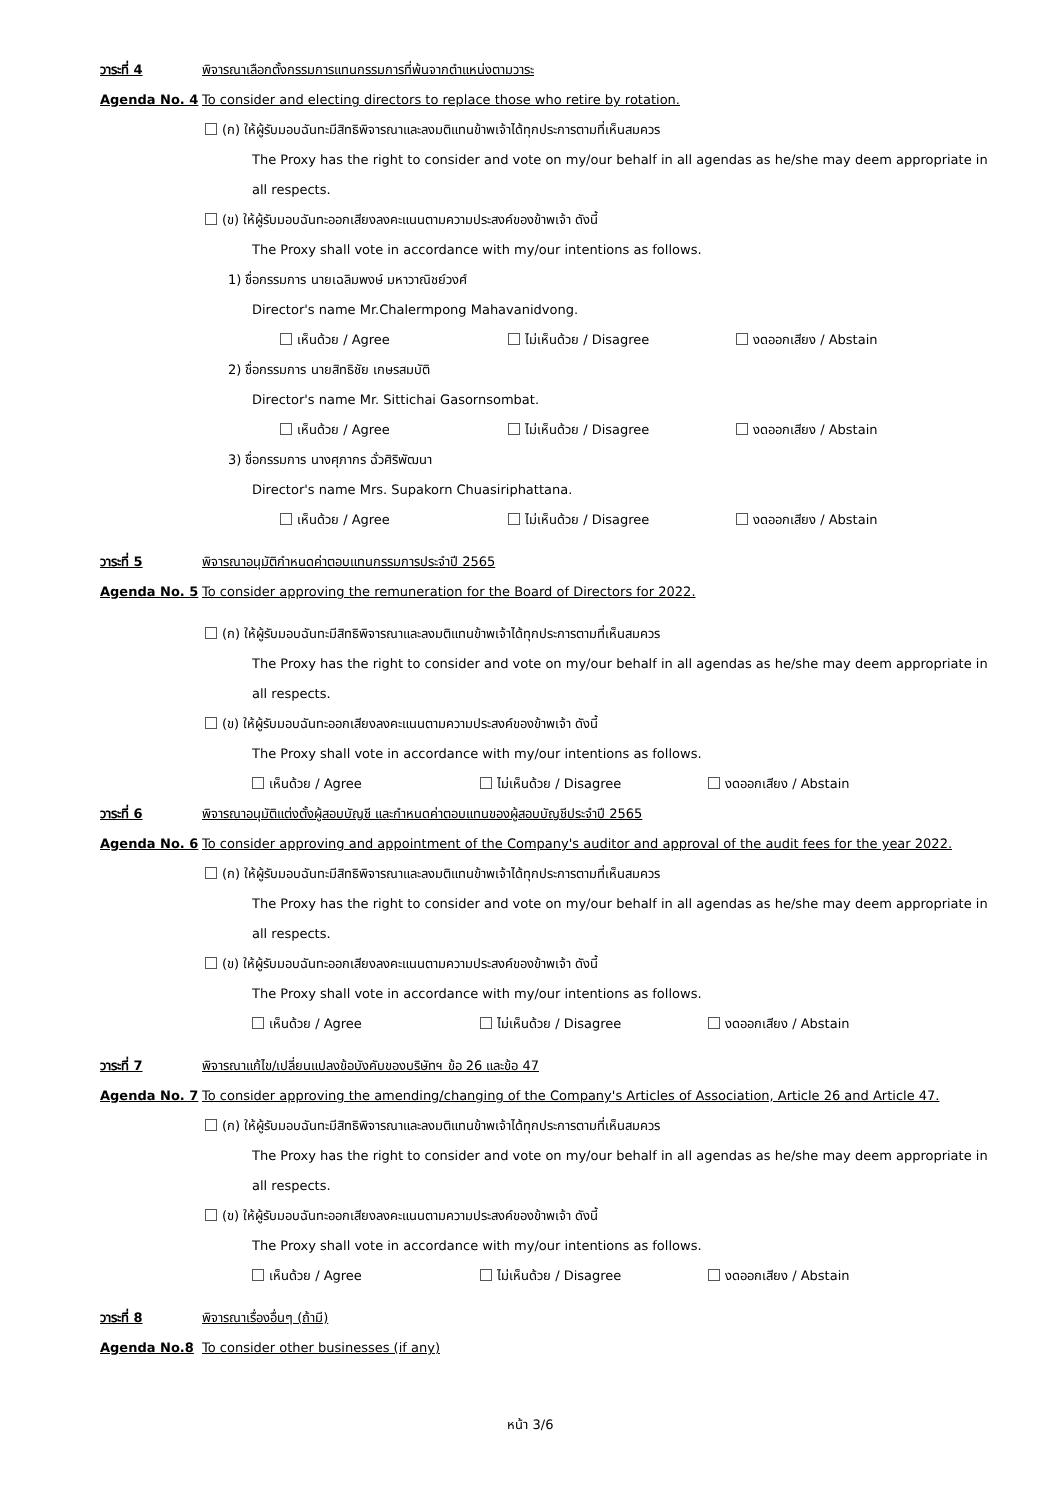วาระที่ 4 พิจารณาเลือกตั้งกรรมการแทนกรรมการที่พ้นจากตำแหน่งตามวาระ
Agenda No. 4 To consider and electing directors to replace those who retire by rotation.
(ก) ให้ผู้รับมอบฉันทะมีสิทธิพิจารณาและลงมติแทนข้าพเจ้าได้ทุกประการตามที่เห็นสมควร
The Proxy has the right to consider and vote on my/our behalf in all agendas as he/she may deem appropriate in
all respects.
(ข) ให้ผู้รับมอบฉันทะออกเสียงลงคะแนนตามความประสงค์ของข้าพเจ้า ดังนี้
The Proxy shall vote in accordance with my/our intentions as follows.
1) ชื่อกรรมการ นายเฉลิมพงษ์ มหาวาณิชย์วงศ์
Director's name Mr.Chalermpong Mahavanidvong.
เห็นด้วย / Agree ไม่เห็นด้วย / Disagree งดออกเสียง / Abstain
2) ชื่อกรรมการ นายสิทธิชัย เกษรสมบัติ
Director's name Mr. Sittichai Gasornsombat.
เห็นด้วย / Agree ไม่เห็นด้วย / Disagree งดออกเสียง / Abstain
3) ชื่อกรรมการ นางศุภากร ฉั่วศิริพัฒนา
Director's name Mrs. Supakorn Chuasiriphattana.
เห็นด้วย / Agree ไม่เห็นด้วย / Disagree งดออกเสียง / Abstain
วาระที่ 5 พิจารณาอนุมัติกำหนดค่าตอบแทนกรรมการประจำปี 2565
Agenda No. 5 To consider approving the remuneration for the Board of Directors for 2022.
(ก) ให้ผู้รับมอบฉันทะมีสิทธิพิจารณาและลงมติแทนข้าพเจ้าได้ทุกประการตามที่เห็นสมควร
The Proxy has the right to consider and vote on my/our behalf in all agendas as he/she may deem appropriate in
all respects.
(ข) ให้ผู้รับมอบฉันทะออกเสียงลงคะแนนตามความประสงค์ของข้าพเจ้า ดังนี้
The Proxy shall vote in accordance with my/our intentions as follows.
เห็นด้วย / Agree ไม่เห็นด้วย / Disagree งดออกเสียง / Abstain
วาระที่ 6 พิจารณาอนุมัติแต่งตั้งผู้สอบบัญชี และกำหนดค่าตอบแทนของผู้สอบบัญชีประจำปี 2565
Agenda No. 6 To consider approving and appointment of the Company's auditor and approval of the audit fees for the year 2022.
(ก) ให้ผู้รับมอบฉันทะมีสิทธิพิจารณาและลงมติแทนข้าพเจ้าได้ทุกประการตามที่เห็นสมควร
The Proxy has the right to consider and vote on my/our behalf in all agendas as he/she may deem appropriate in
all respects.
(ข) ให้ผู้รับมอบฉันทะออกเสียงลงคะแนนตามความประสงค์ของข้าพเจ้า ดังนี้
The Proxy shall vote in accordance with my/our intentions as follows.
เห็นด้วย / Agree ไม่เห็นด้วย / Disagree งดออกเสียง / Abstain
วาระที่ 7 พิจารณาแก้ไข/เปลี่ยนแปลงข้อบังคับของบริษัทฯ ข้อ 26 และข้อ 47
Agenda No. 7 To consider approving the amending/changing of the Company's Articles of Association, Article 26 and Article 47.
(ก) ให้ผู้รับมอบฉันทะมีสิทธิพิจารณาและลงมติแทนข้าพเจ้าได้ทุกประการตามที่เห็นสมควร
The Proxy has the right to consider and vote on my/our behalf in all agendas as he/she may deem appropriate in
all respects.
(ข) ให้ผู้รับมอบฉันทะออกเสียงลงคะแนนตามความประสงค์ของข้าพเจ้า ดังนี้
The Proxy shall vote in accordance with my/our intentions as follows.
เห็นด้วย / Agree ไม่เห็นด้วย / Disagree งดออกเสียง / Abstain
วาระที่ 8 พิจารณาเรื่องอื่นๆ (ถ้ามี)
Agenda No.8 To consider other businesses (if any)
หน้า 3/6